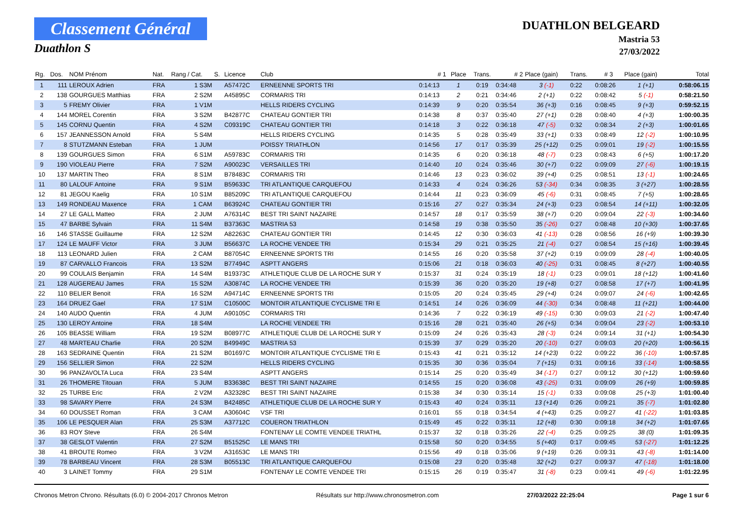Classement Général
Duathlon S
DUATHLON BELGEARD
Mastria 53
27/03/2022
| Rg. | Dos. | NOM Prénom | Nat. | Rang / Cat. | S. | Licence | Club | # 1 | Place | Trans. | # 2 | Place (gain) | Trans. | # 3 | Place (gain) | Total |
| --- | --- | --- | --- | --- | --- | --- | --- | --- | --- | --- | --- | --- | --- | --- | --- | --- |
| 1 | 111 | LEROUX Adrien | FRA | 1 S3M | | A57472C | ERNEENNE SPORTS TRI | 0:14:13 | 1 | 0:19 | 0:34:48 | 3 (-1) | 0:22 | 0:08:26 | 1 (+1) | 0:58:06.15 |
| 2 | 138 | GOURGUES Matthias | FRA | 2 S2M | | A45895C | CORMARIS TRI | 0:14:13 | 2 | 0:21 | 0:34:46 | 2 (+1) | 0:22 | 0:08:42 | 5 (-1) | 0:58:21.50 |
| 3 | 5 | FREMY Olivier | FRA | 1 V1M | | | HELLS RIDERS CYCLING | 0:14:39 | 9 | 0:20 | 0:35:54 | 36 (+3) | 0:16 | 0:08:45 | 9 (+3) | 0:59:52.15 |
| 4 | 144 | MOREL Corentin | FRA | 3 S2M | | B42877C | CHATEAU GONTIER TRI | 0:14:38 | 8 | 0:37 | 0:35:40 | 27 (+1) | 0:28 | 0:08:40 | 4 (+3) | 1:00:00.35 |
| 5 | 145 | CORNU Quentin | FRA | 4 S2M | | C09319C | CHATEAU GONTIER TRI | 0:14:18 | 3 | 0:22 | 0:36:18 | 47 (-5) | 0:32 | 0:08:34 | 2 (+3) | 1:00:01.65 |
| 6 | 157 | JEANNESSON Arnold | FRA | 5 S4M | | | HELLS RIDERS CYCLING | 0:14:35 | 5 | 0:28 | 0:35:49 | 33 (+1) | 0:33 | 0:08:49 | 12 (-2) | 1:00:10.95 |
| 7 | 8 | STUTZMANN Esteban | FRA | 1 JUM | | | POISSY TRIATHLON | 0:14:56 | 17 | 0:17 | 0:35:39 | 25 (+12) | 0:25 | 0:09:01 | 19 (-2) | 1:00:15.55 |
| 8 | 139 | GOURGUES Simon | FRA | 6 S1M | | A59783C | CORMARIS TRI | 0:14:35 | 6 | 0:20 | 0:36:18 | 48 (-7) | 0:23 | 0:08:43 | 6 (+5) | 1:00:17.20 |
| 9 | 190 | VIOLEAU Pierre | FRA | 7 S2M | | A90023C | VERSAILLES TRI | 0:14:40 | 10 | 0:24 | 0:35:46 | 30 (+7) | 0:22 | 0:09:09 | 27 (-6) | 1:00:19.15 |
| 10 | 137 | MARTIN Theo | FRA | 8 S1M | | B78483C | CORMARIS TRI | 0:14:46 | 13 | 0:23 | 0:36:02 | 39 (+4) | 0:25 | 0:08:51 | 13 (-1) | 1:00:24.65 |
| 11 | 80 | LALOUF Antoine | FRA | 9 S1M | | B59633C | TRI ATLANTIQUE CARQUEFOU | 0:14:33 | 4 | 0:24 | 0:36:26 | 53 (-34) | 0:34 | 0:08:35 | 3 (+27) | 1:00:28.55 |
| 12 | 81 | JEGOU Kaelig | FRA | 10 S1M | | B85209C | TRI ATLANTIQUE CARQUEFOU | 0:14:44 | 11 | 0:23 | 0:36:09 | 45 (-6) | 0:31 | 0:08:45 | 7 (+5) | 1:00:28.65 |
| 13 | 149 | RONDEAU Maxence | FRA | 1 CAM | | B63924C | CHATEAU GONTIER TRI | 0:15:16 | 27 | 0:27 | 0:35:34 | 24 (+3) | 0:23 | 0:08:54 | 14 (+11) | 1:00:32.05 |
| 14 | 27 | LE GALL Matteo | FRA | 2 JUM | | A76314C | BEST TRI SAINT NAZAIRE | 0:14:57 | 18 | 0:17 | 0:35:59 | 38 (+7) | 0:20 | 0:09:04 | 22 (-3) | 1:00:34.60 |
| 15 | 47 | BARBE Sylvain | FRA | 11 S4M | | B37363C | MASTRIA 53 | 0:14:58 | 19 | 0:38 | 0:35:50 | 35 (-26) | 0:27 | 0:08:48 | 10 (+30) | 1:00:37.65 |
| 16 | 146 | STASSE Guillaume | FRA | 12 S2M | | A82263C | CHATEAU GONTIER TRI | 0:14:45 | 12 | 0:30 | 0:36:03 | 41 (-13) | 0:28 | 0:08:56 | 16 (+9) | 1:00:39.30 |
| 17 | 124 | LE MAUFF Victor | FRA | 3 JUM | | B56637C | LA ROCHE VENDEE TRI | 0:15:34 | 29 | 0:21 | 0:35:25 | 21 (-4) | 0:27 | 0:08:54 | 15 (+16) | 1:00:39.45 |
| 18 | 113 | LEONARD Julien | FRA | 2 CAM | | B87054C | ERNEENNE SPORTS TRI | 0:14:55 | 16 | 0:20 | 0:35:58 | 37 (+2) | 0:19 | 0:09:09 | 28 (-4) | 1:00:40.05 |
| 19 | 87 | CARVALLO Francois | FRA | 13 S2M | | B77494C | ASPTT ANGERS | 0:15:06 | 21 | 0:18 | 0:36:03 | 40 (-25) | 0:31 | 0:08:45 | 8 (+27) | 1:00:40.55 |
| 20 | 99 | COULAIS Benjamin | FRA | 14 S4M | | B19373C | ATHLETIQUE CLUB DE LA ROCHE SUR Y | 0:15:37 | 31 | 0:24 | 0:35:19 | 18 (-1) | 0:23 | 0:09:01 | 18 (+12) | 1:00:41.60 |
| 21 | 128 | AUGEREAU James | FRA | 15 S2M | | A30874C | LA ROCHE VENDEE TRI | 0:15:39 | 36 | 0:20 | 0:35:20 | 19 (+8) | 0:27 | 0:08:58 | 17 (+7) | 1:00:41.95 |
| 22 | 110 | BELIER Benoit | FRA | 16 S2M | | A94714C | ERNEENNE SPORTS TRI | 0:15:05 | 20 | 0:24 | 0:35:45 | 29 (+4) | 0:24 | 0:09:07 | 24 (-6) | 1:00:42.65 |
| 23 | 164 | DRUEZ Gael | FRA | 17 S1M | | C10500C | MONTOIR ATLANTIQUE CYCLISME TRI E | 0:14:51 | 14 | 0:26 | 0:36:09 | 44 (-30) | 0:34 | 0:08:48 | 11 (+21) | 1:00:44.00 |
| 24 | 140 | AUDO Quentin | FRA | 4 JUM | | A90105C | CORMARIS TRI | 0:14:36 | 7 | 0:22 | 0:36:19 | 49 (-15) | 0:30 | 0:09:03 | 21 (-2) | 1:00:47.40 |
| 25 | 130 | LEROY Antoine | FRA | 18 S4M | | | LA ROCHE VENDEE TRI | 0:15:16 | 28 | 0:21 | 0:35:40 | 26 (+5) | 0:34 | 0:09:04 | 23 (-2) | 1:00:53.10 |
| 26 | 105 | BEASSE William | FRA | 19 S2M | | B08977C | ATHLETIQUE CLUB DE LA ROCHE SUR Y | 0:15:09 | 24 | 0:26 | 0:35:43 | 28 (-3) | 0:24 | 0:09:14 | 31 (+1) | 1:00:54.30 |
| 27 | 48 | MARTEAU Charlie | FRA | 20 S2M | | B49949C | MASTRIA 53 | 0:15:39 | 37 | 0:29 | 0:35:20 | 20 (-10) | 0:27 | 0:09:03 | 20 (+20) | 1:00:56.15 |
| 28 | 163 | SEDRAINE Quentin | FRA | 21 S2M | | B01697C | MONTOIR ATLANTIQUE CYCLISME TRI E | 0:15:43 | 41 | 0:21 | 0:35:12 | 14 (+23) | 0:22 | 0:09:22 | 36 (-10) | 1:00:57.85 |
| 29 | 156 | SELLIER Simon | FRA | 22 S2M | | | HELLS RIDERS CYCLING | 0:15:35 | 30 | 0:36 | 0:35:04 | 7 (+15) | 0:31 | 0:09:16 | 33 (-14) | 1:00:58.55 |
| 30 | 96 | PANZAVOLTA Luca | FRA | 23 S4M | | | ASPTT ANGERS | 0:15:14 | 25 | 0:20 | 0:35:49 | 34 (-17) | 0:27 | 0:09:12 | 30 (+12) | 1:00:59.60 |
| 31 | 26 | THOMERE Titouan | FRA | 5 JUM | | B33638C | BEST TRI SAINT NAZAIRE | 0:14:55 | 15 | 0:20 | 0:36:08 | 43 (-25) | 0:31 | 0:09:09 | 26 (+9) | 1:00:59.85 |
| 32 | 25 | TURBE Eric | FRA | 2 V2M | | A32328C | BEST TRI SAINT NAZAIRE | 0:15:38 | 34 | 0:30 | 0:35:14 | 15 (-1) | 0:33 | 0:09:08 | 25 (+3) | 1:01:00.40 |
| 33 | 98 | SAVARY Pierre | FRA | 24 S3M | | B42485C | ATHLETIQUE CLUB DE LA ROCHE SUR Y | 0:15:43 | 40 | 0:24 | 0:35:11 | 13 (+14) | 0:26 | 0:09:21 | 35 (-7) | 1:01:02.80 |
| 34 | 60 | DOUSSET Roman | FRA | 3 CAM | | A30604C | VSF TRI | 0:16:01 | 55 | 0:18 | 0:34:54 | 4 (+43) | 0:25 | 0:09:27 | 41 (-22) | 1:01:03.85 |
| 35 | 106 | LE PESQUER Alan | FRA | 25 S3M | | A37712C | COUERON TRIATHLON | 0:15:49 | 45 | 0:22 | 0:35:11 | 12 (+8) | 0:30 | 0:09:18 | 34 (+2) | 1:01:07.65 |
| 36 | 83 | ROY Steve | FRA | 26 S4M | | | FONTENAY LE COMTE VENDEE TRIATHL | 0:15:37 | 32 | 0:18 | 0:35:26 | 22 (-4) | 0:25 | 0:09:25 | 38 (0) | 1:01:09.35 |
| 37 | 38 | GESLOT Valentin | FRA | 27 S2M | | B51525C | LE MANS TRI | 0:15:58 | 50 | 0:20 | 0:34:55 | 5 (+40) | 0:17 | 0:09:45 | 53 (-27) | 1:01:12.25 |
| 38 | 41 | BROUTE Romeo | FRA | 3 V2M | | A31653C | LE MANS TRI | 0:15:56 | 49 | 0:18 | 0:35:06 | 9 (+19) | 0:26 | 0:09:31 | 43 (-8) | 1:01:14.00 |
| 39 | 78 | BARBEAU Vincent | FRA | 28 S3M | | B05513C | TRI ATLANTIQUE CARQUEFOU | 0:15:08 | 23 | 0:20 | 0:35:48 | 32 (+2) | 0:27 | 0:09:37 | 47 (-18) | 1:01:18.00 |
| 40 | 3 | LAINET Tommy | FRA | 29 S1M | | | FONTENAY LE COMTE VENDEE TRI | 0:15:15 | 26 | 0:19 | 0:35:47 | 31 (-8) | 0:23 | 0:09:41 | 49 (-6) | 1:01:22.95 |
Chronos Metron Chrono. Résultats (6.0) © 2004-2017 Chronos Metron Résultats sur http://www.chronosmetron.com 27/03/2022 22:25:04 Page 1 sur 6